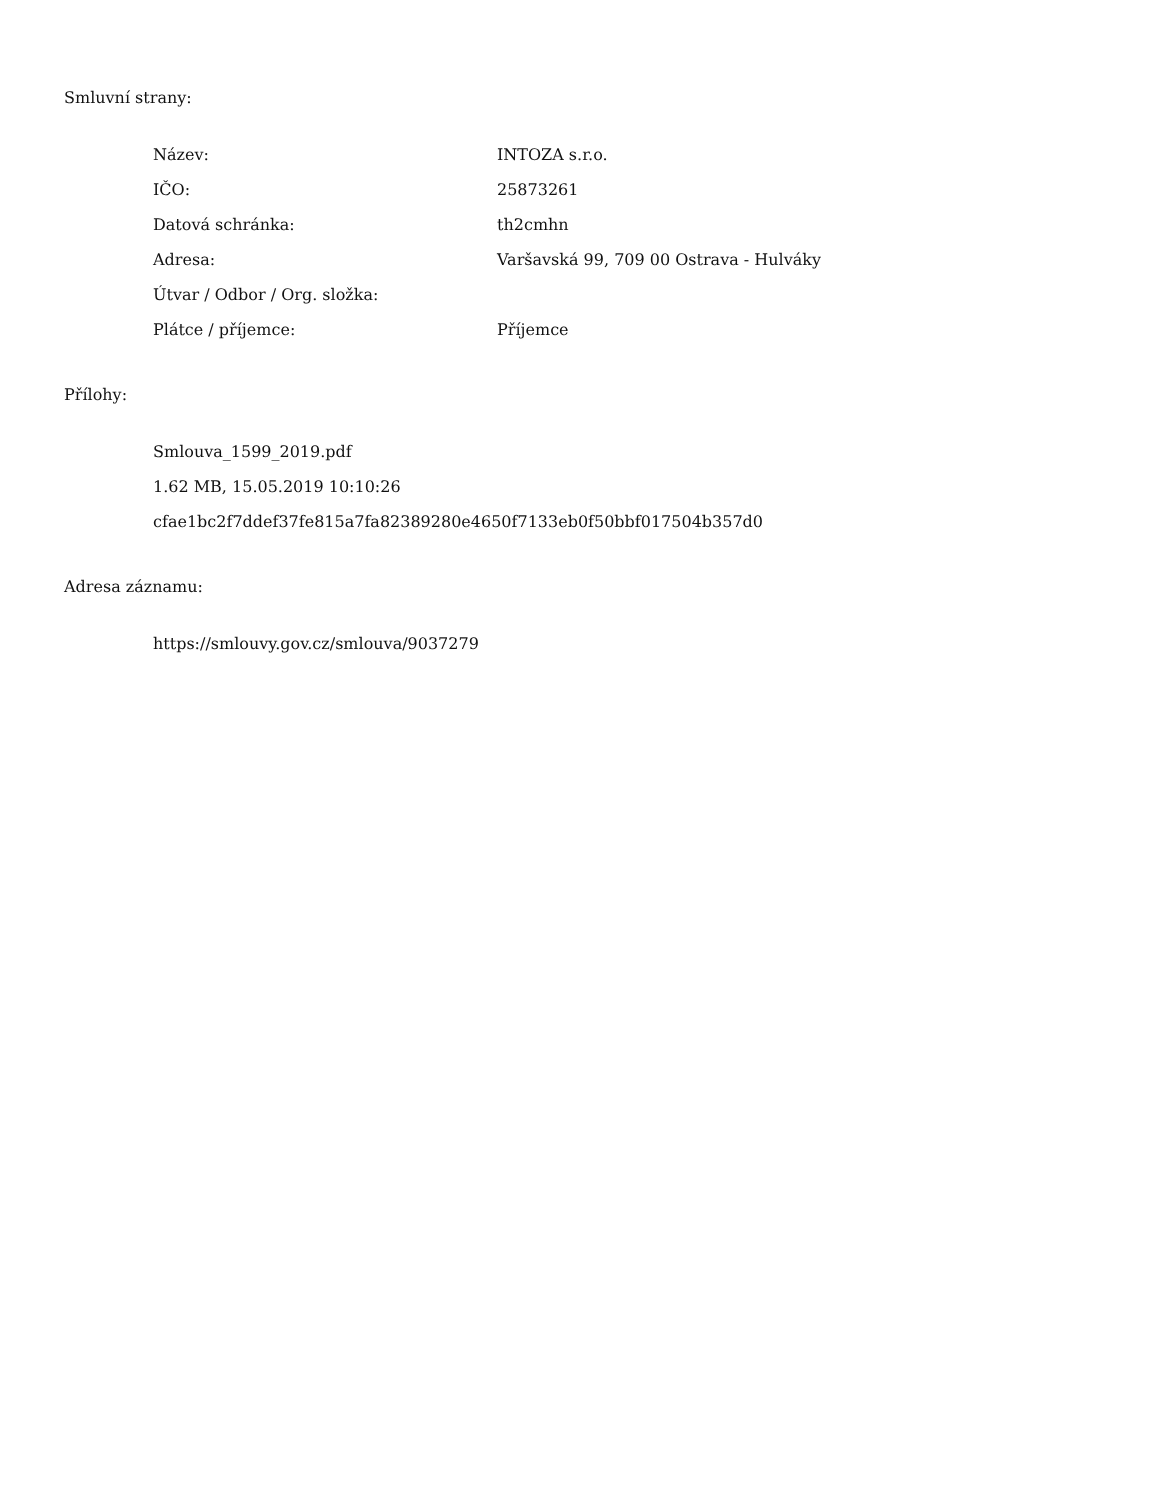Smluvní strany:
| Název: | INTOZA s.r.o. |
| IČO: | 25873261 |
| Datová schránka: | th2cmhn |
| Adresa: | Varšavská 99, 709 00 Ostrava - Hulváky |
| Útvar / Odbor / Org. složka: | |
| Plátce / příjemce: | Příjemce |
Přílohy:
Smlouva_1599_2019.pdf
1.62 MB, 15.05.2019 10:10:26
cfae1bc2f7ddef37fe815a7fa82389280e4650f7133eb0f50bbf017504b357d0
Adresa záznamu:
https://smlouvy.gov.cz/smlouva/9037279